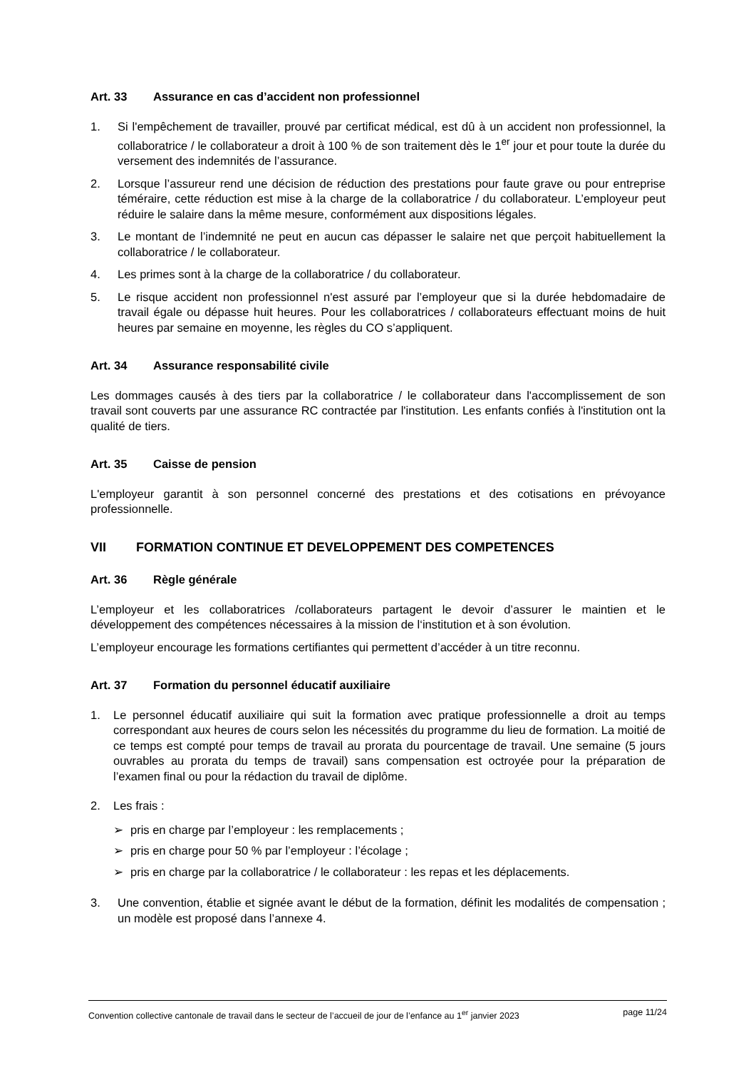Art. 33 Assurance en cas d’accident non professionnel
1. Si l'empêchement de travailler, prouvé par certificat médical, est dû à un accident non professionnel, la collaboratrice / le collaborateur a droit à 100 % de son traitement dès le 1<sup>er</sup> jour et pour toute la durée du versement des indemnités de l’assurance.
2. Lorsque l’assureur rend une décision de réduction des prestations pour faute grave ou pour entreprise téméraire, cette réduction est mise à la charge de la collaboratrice / du collaborateur. L’employeur peut réduire le salaire dans la même mesure, conformément aux dispositions légales.
3. Le montant de l’indemnité ne peut en aucun cas dépasser le salaire net que perçoit habituellement la collaboratrice / le collaborateur.
4. Les primes sont à la charge de la collaboratrice / du collaborateur.
5. Le risque accident non professionnel n'est assuré par l’employeur que si la durée hebdomadaire de travail égale ou dépasse huit heures. Pour les collaboratrices / collaborateurs effectuant moins de huit heures par semaine en moyenne, les règles du CO s’appliquent.
Art. 34 Assurance responsabilité civile
Les dommages causés à des tiers par la collaboratrice / le collaborateur dans l'accomplissement de son travail sont couverts par une assurance RC contractée par l'institution. Les enfants confiés à l'institution ont la qualité de tiers.
Art. 35 Caisse de pension
L'employeur garantit à son personnel concerné des prestations et des cotisations en prévoyance professionnelle.
VII FORMATION CONTINUE ET DEVELOPPEMENT DES COMPETENCES
Art. 36 Règle générale
L’employeur et les collaboratrices /collaborateurs partagent le devoir d’assurer le maintien et le développement des compétences nécessaires à la mission de l‘institution et à son évolution.
L’employeur encourage les formations certifiantes qui permettent d’accéder à un titre reconnu.
Art. 37 Formation du personnel éducatif auxiliaire
1. Le personnel éducatif auxiliaire qui suit la formation avec pratique professionnelle a droit au temps correspondant aux heures de cours selon les nécessités du programme du lieu de formation. La moitié de ce temps est compté pour temps de travail au prorata du pourcentage de travail. Une semaine (5 jours ouvrables au prorata du temps de travail) sans compensation est octroyée pour la préparation de l’examen final ou pour la rédaction du travail de diplôme.
2. Les frais :
➢ pris en charge par l’employeur : les remplacements ;
➢ pris en charge pour 50 % par l’employeur : l’écolage ;
➢ pris en charge par la collaboratrice / le collaborateur : les repas et les déplacements.
3. Une convention, établie et signée avant le début de la formation, définit les modalités de compensation ; un modèle est proposé dans l’annexe 4.
Convention collective cantonale de travail dans le secteur de l’accueil de jour de l’enfance au 1<sup>er</sup> janvier 2023 page 11/24